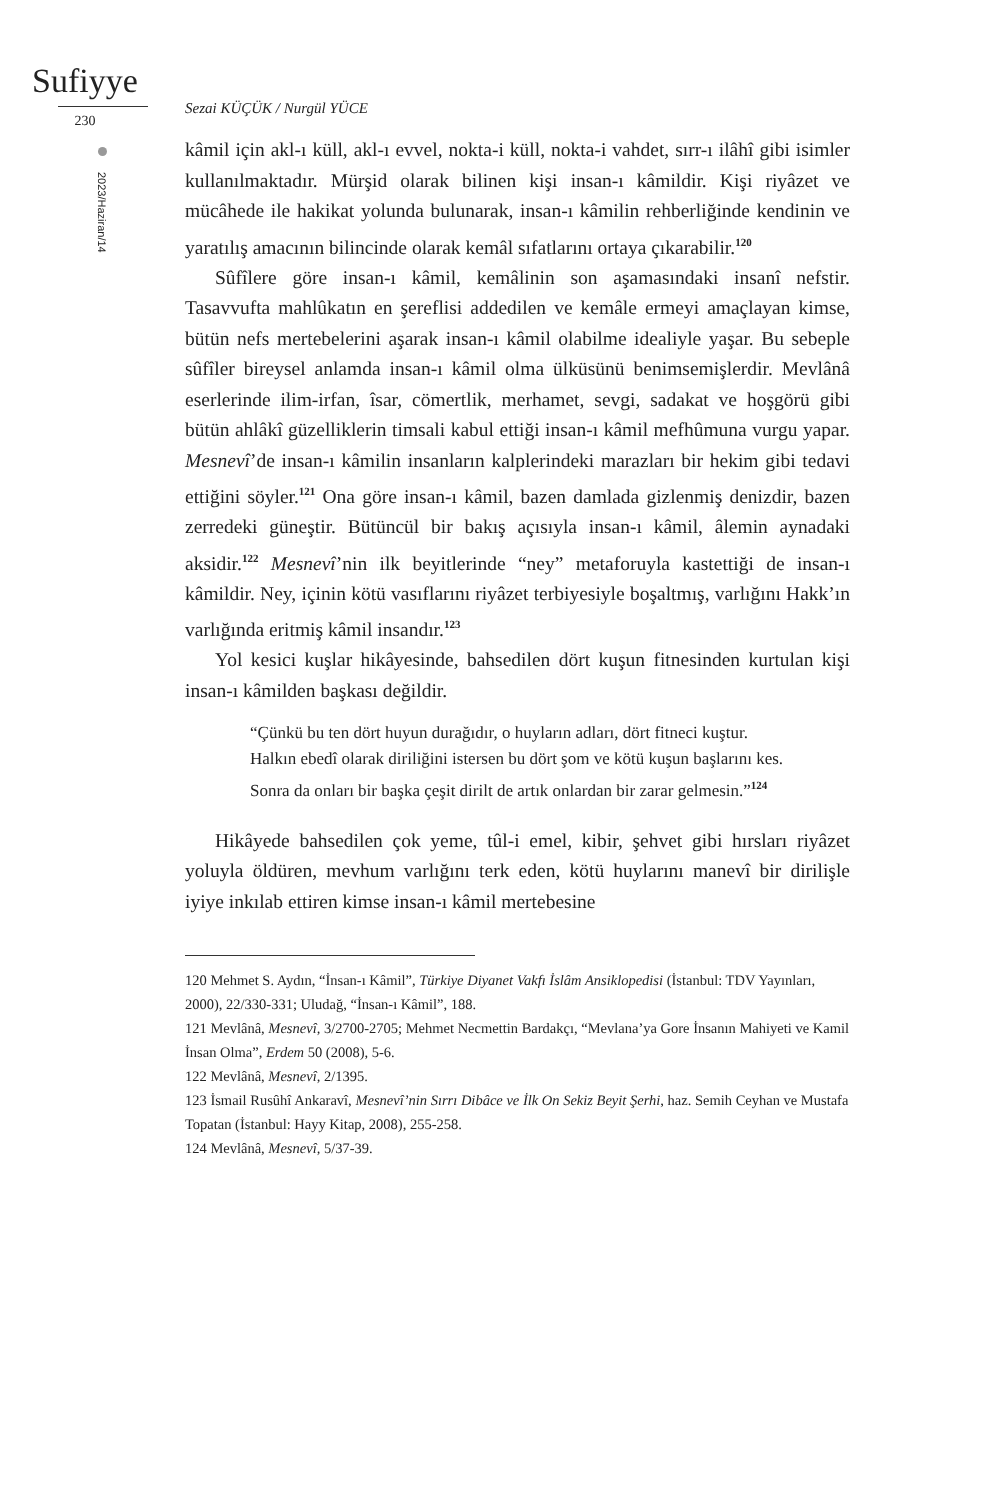Sufiyye
230
2023/Haziran/14
Sezai KÜÇÜK / Nurgül YÜCE
kâmil için akl-ı küll, akl-ı evvel, nokta-i küll, nokta-i vahdet, sırr-ı ilâhî gibi isimler kullanılmaktadır. Mürşid olarak bilinen kişi insan-ı kâmildir. Kişi riyâzet ve mücâhede ile hakikat yolunda bulunarak, insan-ı kâmilin rehberliğinde kendinin ve yaratılış amacının bilincinde olarak kemâl sıfatlarını ortaya çıkarabilir.<sup>120</sup>
Sûfîlere göre insan-ı kâmil, kemâlinin son aşamasındaki insanî nefstir. Tasavvufta mahlûkatın en şereflisi addedilen ve kemâle ermeyi amaçlayan kimse, bütün nefs mertebelerini aşarak insan-ı kâmil olabilme idealiyle yaşar. Bu sebeple sûfîler bireysel anlamda insan-ı kâmil olma ülküsünü benimsemişlerdir. Mevlânâ eserlerinde ilim-irfan, îsar, cömertlik, merhamet, sevgi, sadakat ve hoşgörü gibi bütün ahlâkî güzelliklerin timsali kabul ettiği insan-ı kâmil mefhûmuna vurgu yapar. Mesnevî’de insan-ı kâmilin insanların kalplerindeki marazları bir hekim gibi tedavi ettiğini söyler.<sup>121</sup> Ona göre insan-ı kâmil, bazen damlada gizlenmiş denizdir, bazen zerredeki güneştir. Bütüncül bir bakış açısıyla insan-ı kâmil, âlemin aynadaki aksidir.<sup>122</sup> Mesnevî’nin ilk beyitlerinde “ney” metaforuyla kastettiği de insan-ı kâmildir. Ney, içinin kötü vasıflarını riyâzet terbiyesiyle boşaltmış, varlığını Hakk’ın varlığında eritmiş kâmil insandır.<sup>123</sup>
Yol kesici kuşlar hikâyesinde, bahsedilen dört kuşun fitnesinden kurtulan kişi insan-ı kâmilden başkası değildir.
“Çünkü bu ten dört huyun durağıdır, o huyların adları, dört fitneci kuştur.
Halkın ebedî olarak diriliğini istersen bu dört şom ve kötü kuşun başlarını kes.
Sonra da onları bir başka çeşit dirilt de artık onlardan bir zarar gelmesin.”<sup>124</sup>
Hikâyede bahsedilen çok yeme, tûl-i emel, kibir, şehvet gibi hırsları riyâzet yoluyla öldüren, mevhum varlığını terk eden, kötü huylarını manevî bir dirilişle iyiye inkılab ettiren kimse insan-ı kâmil mertebesine
120 Mehmet S. Aydın, “İnsan-ı Kâmil”, Türkiye Diyanet Vakfı İslâm Ansiklopedisi (İstanbul: TDV Yayınları, 2000), 22/330-331; Uludağ, “İnsan-ı Kâmil”, 188.
121 Mevlânâ, Mesnevî, 3/2700-2705; Mehmet Necmettin Bardakçı, “Mevlana’ya Gore İnsanın Mahiyeti ve Kamil İnsan Olma”, Erdem 50 (2008), 5-6.
122 Mevlânâ, Mesnevî, 2/1395.
123 İsmail Rusûhî Ankaravî, Mesnevî’nin Sırrı Dibâce ve İlk On Sekiz Beyit Şerhi, haz. Semih Ceyhan ve Mustafa Topatan (İstanbul: Hayy Kitap, 2008), 255-258.
124 Mevlânâ, Mesnevî, 5/37-39.